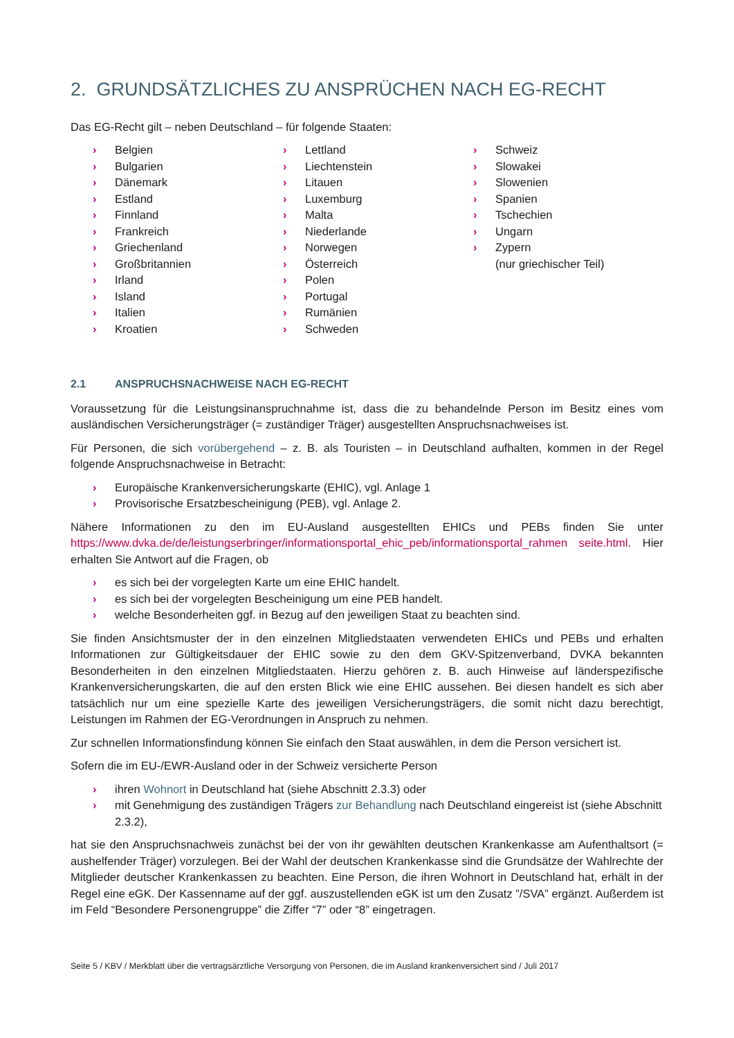2. GRUNDSÄTZLICHES ZU ANSPRÜCHEN NACH EG-RECHT
Das EG-Recht gilt – neben Deutschland – für folgende Staaten:
› Belgien
› Bulgarien
› Dänemark
› Estland
› Finnland
› Frankreich
› Griechenland
› Großbritannien
› Irland
› Island
› Italien
› Kroatien
› Lettland
› Liechtenstein
› Litauen
› Luxemburg
› Malta
› Niederlande
› Norwegen
› Österreich
› Polen
› Portugal
› Rumänien
› Schweden
› Schweiz
› Slowakei
› Slowenien
› Spanien
› Tschechien
› Ungarn
› Zypern
(nur griechischer Teil)
2.1 ANSPRUCHSNACHWEISE NACH EG-RECHT
Voraussetzung für die Leistungsinanspruchnahme ist, dass die zu behandelnde Person im Besitz eines vom ausländischen Versicherungsträger (= zuständiger Träger) ausgestellten Anspruchsnachweises ist.
Für Personen, die sich vorübergehend – z. B. als Touristen – in Deutschland aufhalten, kommen in der Regel folgende Anspruchsnachweise in Betracht:
› Europäische Krankenversicherungskarte (EHIC), vgl. Anlage 1
› Provisorische Ersatzbescheinigung (PEB), vgl. Anlage 2.
Nähere Informationen zu den im EU-Ausland ausgestellten EHICs und PEBs finden Sie unter https://www.dvka.de/de/leistungserbringer/informationsportal_ehic_peb/informationsportal_rahmen seite.html. Hier erhalten Sie Antwort auf die Fragen, ob
› es sich bei der vorgelegten Karte um eine EHIC handelt.
› es sich bei der vorgelegten Bescheinigung um eine PEB handelt.
› welche Besonderheiten ggf. in Bezug auf den jeweiligen Staat zu beachten sind.
Sie finden Ansichtsmuster der in den einzelnen Mitgliedstaaten verwendeten EHICs und PEBs und erhalten Informationen zur Gültigkeitsdauer der EHIC sowie zu den dem GKV-Spitzenverband, DVKA bekannten Besonderheiten in den einzelnen Mitgliedstaaten. Hierzu gehören z. B. auch Hinweise auf länderspezifische Krankenversicherungskarten, die auf den ersten Blick wie eine EHIC aussehen. Bei diesen handelt es sich aber tatsächlich nur um eine spezielle Karte des jeweiligen Versicherungsträgers, die somit nicht dazu berechtigt, Leistungen im Rahmen der EG-Verordnungen in Anspruch zu nehmen.
Zur schnellen Informationsfindung können Sie einfach den Staat auswählen, in dem die Person versichert ist.
Sofern die im EU-/EWR-Ausland oder in der Schweiz versicherte Person
› ihren Wohnort in Deutschland hat (siehe Abschnitt 2.3.3) oder
› mit Genehmigung des zuständigen Trägers zur Behandlung nach Deutschland eingereist ist (siehe Abschnitt 2.3.2),
hat sie den Anspruchsnachweis zunächst bei der von ihr gewählten deutschen Krankenkasse am Aufenthaltsort (= aushelfender Träger) vorzulegen. Bei der Wahl der deutschen Krankenkasse sind die Grundsätze der Wahlrechte der Mitglieder deutscher Krankenkassen zu beachten. Eine Person, die ihren Wohnort in Deutschland hat, erhält in der Regel eine eGK. Der Kassenname auf der ggf. auszustellenden eGK ist um den Zusatz ”/SVA” ergänzt. Außerdem ist im Feld “Besondere Personengruppe” die Ziffer “7” oder “8” eingetragen.
Seite 5 / KBV / Merkblatt über die vertragsärztliche Versorgung von Personen, die im Ausland krankenversichert sind / Juli 2017